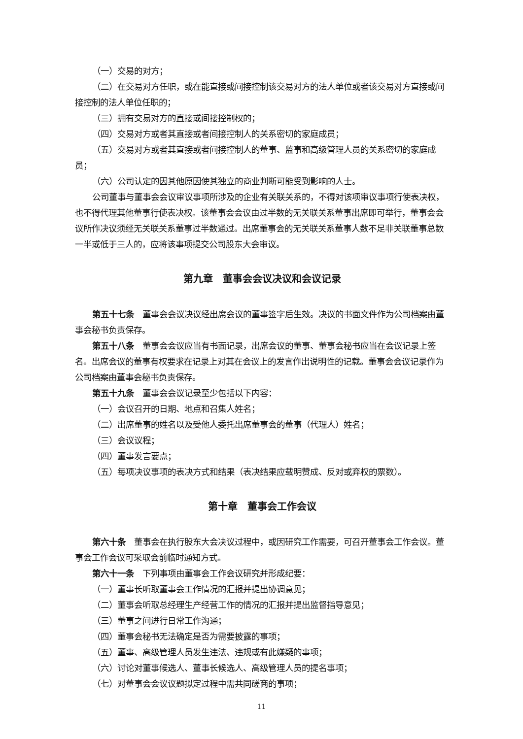（一）交易的对方；
（二）在交易对方任职，或在能直接或间接控制该交易对方的法人单位或者该交易对方直接或间接控制的法人单位任职的；
（三）拥有交易对方的直接或间接控制权的；
（四）交易对方或者其直接或者间接控制人的关系密切的家庭成员；
（五）交易对方或者其直接或者间接控制人的董事、监事和高级管理人员的关系密切的家庭成员；
（六）公司认定的因其他原因使其独立的商业判断可能受到影响的人士。
公司董事与董事会会议审议事项所涉及的企业有关联关系的，不得对该项审议事项行使表决权，也不得代理其他董事行使表决权。该董事会会议由过半数的无关联关系董事出席即可举行，董事会会议所作决议须经无关联关系董事过半数通过。出席董事会的无关联关系董事人数不足非关联董事总数一半或低于三人的，应将该事项提交公司股东大会审议。
第九章　董事会会议决议和会议记录
第五十七条　董事会会议决议经出席会议的董事签字后生效。决议的书面文件作为公司档案由董事会秘书负责保存。
第五十八条　董事会会议应当有书面记录，出席会议的董事、董事会秘书应当在会议记录上签名。出席会议的董事有权要求在记录上对其在会议上的发言作出说明性的记载。董事会会议记录作为公司档案由董事会秘书负责保存。
第五十九条　董事会会议记录至少包括以下内容：
（一）会议召开的日期、地点和召集人姓名；
（二）出席董事的姓名以及受他人委托出席董事会的董事（代理人）姓名；
（三）会议议程；
（四）董事发言要点；
（五）每项决议事项的表决方式和结果（表决结果应载明赞成、反对或弃权的票数）。
第十章　董事会工作会议
第六十条　董事会在执行股东大会决议过程中，或因研究工作需要，可召开董事会工作会议。董事会工作会议可采取会前临时通知方式。
第六十一条　下列事项由董事会工作会议研究并形成纪要：
（一）董事长听取董事会工作情况的汇报并提出协调意见；
（二）董事会听取总经理生产经营工作的情况的汇报并提出监督指导意见；
（三）董事之间进行日常工作沟通；
（四）董事会秘书无法确定是否为需要披露的事项；
（五）董事、高级管理人员发生违法、违规或有此嫌疑的事项；
（六）讨论对董事候选人、董事长候选人、高级管理人员的提名事项；
（七）对董事会会议议题拟定过程中需共同磋商的事项；
11